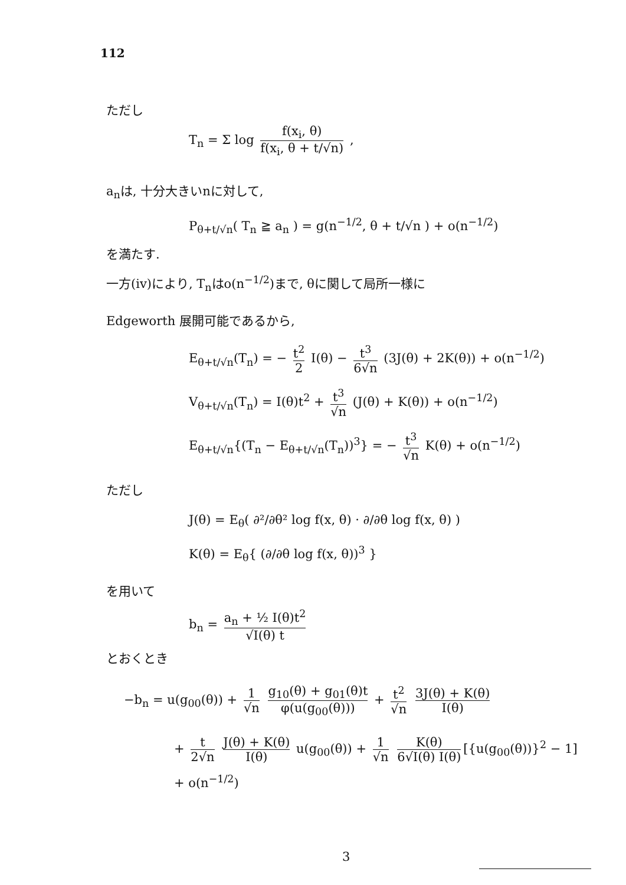112
ただし
T<sub>n</sub> = Σ log f(x<sub>i</sub>, θ) f(x<sub>i</sub>, θ + t/√n) ,
a<sub>n</sub>は, 十分大きいnに対して,
P<sub>θ+t/√n</sub>( T<sub>n</sub> ≧ a<sub>n</sub> ) = g(n<sup>−1/2</sup>, θ + t/√n ) + o(n<sup>−1/2</sup>)
を満たす.
一方(iv)により, T<sub>n</sub>はo(n<sup>−1/2</sup>)まで, θに関して局所一様に
Edgeworth 展開可能であるから,
E<sub>θ+t/√n</sub>(T<sub>n</sub>) = − t<sup>2</sup> 2 I(θ) − t<sup>3</sup> 6√n (3J(θ) + 2K(θ)) + o(n<sup>−1/2</sup>)
V<sub>θ+t/√n</sub>(T<sub>n</sub>) = I(θ)t<sup>2</sup> + t<sup>3</sup> √n (J(θ) + K(θ)) + o(n<sup>−1/2</sup>)
E<sub>θ+t/√n</sub>{(T<sub>n</sub> − E<sub>θ+t/√n</sub>(T<sub>n</sub>))<sup>3</sup>} = − t<sup>3</sup> √n K(θ) + o(n<sup>−1/2</sup>)
ただし
J(θ) = E<sub>θ</sub>( ∂²/∂θ² log f(x, θ) · ∂/∂θ log f(x, θ) )
K(θ) = E<sub>θ</sub>{ (∂/∂θ log f(x, θ))<sup>3</sup> }
を用いて
b<sub>n</sub> = a<sub>n</sub> + ½ I(θ)t<sup>2</sup> √I(θ) t
とおくとき
−b<sub>n</sub> = u(g<sub>00</sub>(θ)) + 1 √n g<sub>10</sub>(θ) + g<sub>01</sub>(θ)t φ(u(g<sub>00</sub>(θ))) + t<sup>2</sup> √n 3J(θ) + K(θ) I(θ)
+ t 2√n J(θ) + K(θ) I(θ) u(g<sub>00</sub>(θ)) + 1 √n K(θ) 6√I(θ) I(θ) [{u(g<sub>00</sub>(θ))}<sup>2</sup> − 1]
+ o(n<sup>−1/2</sup>)
3